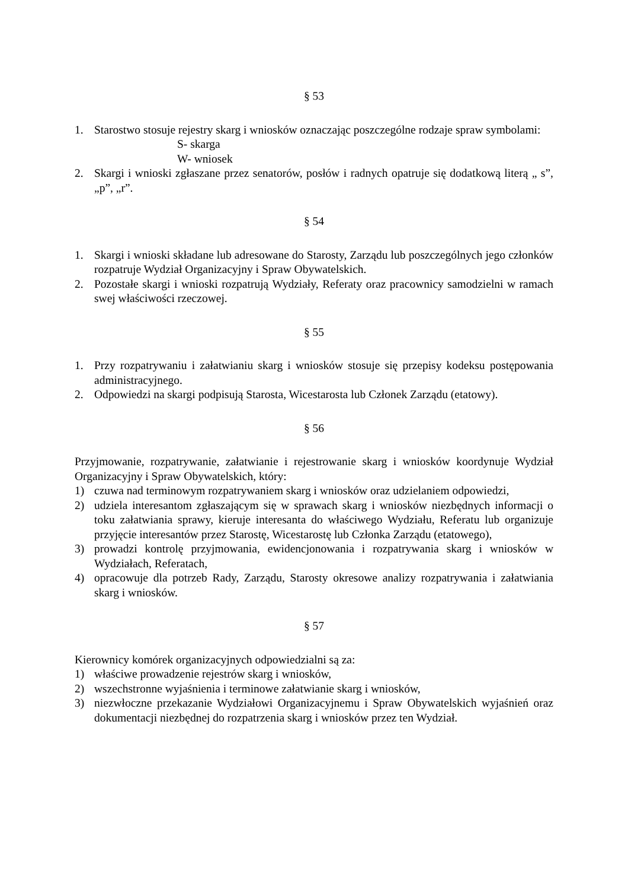§ 53
1. Starostwo stosuje rejestry skarg i wniosków oznaczając poszczególne rodzaje spraw symbolami:
S- skarga
W- wniosek
2. Skargi i wnioski zgłaszane przez senatorów, posłów i radnych opatruje się dodatkową literą „ s”, „p”, „r”.
§ 54
1. Skargi i wnioski składane lub adresowane do Starosty, Zarządu lub poszczególnych jego członków rozpatruje Wydział Organizacyjny i Spraw Obywatelskich.
2. Pozostałe skargi i wnioski rozpatrują Wydziały, Referaty oraz pracownicy samodzielni w ramach swej właściwości rzeczowej.
§ 55
1. Przy rozpatrywaniu i załatwianiu skarg i wniosków stosuje się przepisy kodeksu postępowania administracyjnego.
2. Odpowiedzi na skargi podpisują Starosta, Wicestarosta lub Członek Zarządu (etatowy).
§ 56
Przyjmowanie, rozpatrywanie, załatwianie i rejestrowanie skarg i wniosków koordynuje Wydział Organizacyjny i Spraw Obywatelskich, który:
1) czuwa nad terminowym rozpatrywaniem skarg i wniosków oraz udzielaniem odpowiedzi,
2) udziela interesantom zgłaszającym się w sprawach skarg i wniosków niezbędnych informacji o toku załatwiania sprawy, kieruje interesanta do właściwego Wydziału, Referatu lub organizuje przyjęcie interesantów przez Starostę, Wicestarostę lub Członka Zarządu (etatowego),
3) prowadzi kontrolę przyjmowania, ewidencjonowania i rozpatrywania skarg i wniosków w Wydziałach, Referatach,
4) opracowuje dla potrzeb Rady, Zarządu, Starosty okresowe analizy rozpatrywania i załatwiania skarg i wniosków.
§ 57
Kierownicy komórek organizacyjnych odpowiedzialni są za:
1) właściwe prowadzenie rejestrów skarg i wniosków,
2) wszechstronne wyjaśnienia i terminowe załatwianie skarg i wniosków,
3) niezwłoczne przekazanie Wydziałowi Organizacyjnemu i Spraw Obywatelskich wyjaśnień oraz dokumentacji niezbędnej do rozpatrzenia skarg i wniosków przez ten Wydział.